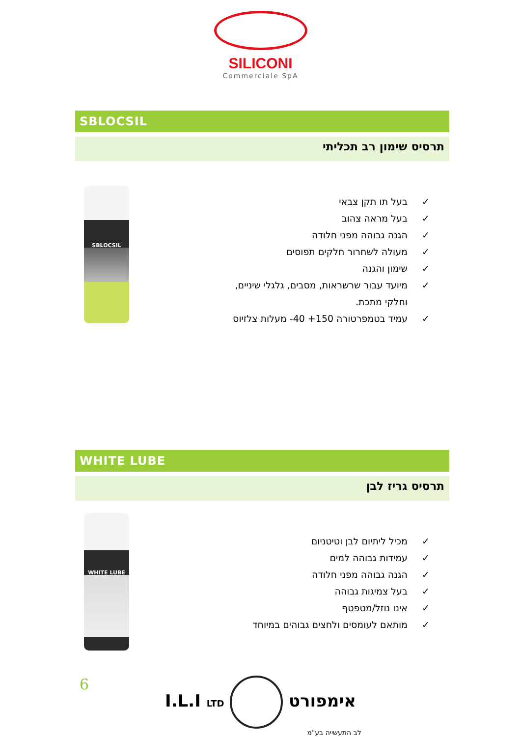SILICONI
Commerciale SpA
SBLOCSIL
תרסיס שימון רב תכליתי
SBLOCSIL
✓ בעל תו תקן צבאי
✓ בעל מראה צהוב
✓ הגנה גבוהה מפני חלודה
✓ מעולה לשחרור חלקים תפוסים
✓ שימון והגנה
✓ מיועד עבור שרשראות, מסבים, גלגלי שיניים,
וחלקי מתכת.
✓ עמיד בטמפרטורה ‎-40 +150‎ מעלות צלזיוס
WHITE LUBE
תרסיס גריז לבן
WHITE LUBE
✓ מכיל ליתיום לבן וטיטניום
✓ עמידות גבוהה למים
✓ הגנה גבוהה מפני חלודה
✓ בעל צמיגות גבוהה
✓ אינו נוזל/מטפטף
✓ מותאם לעומסים ולחצים גבוהים במיוחד
6
I.L.I LTD אימפורט
לב התעשייה בע"מ